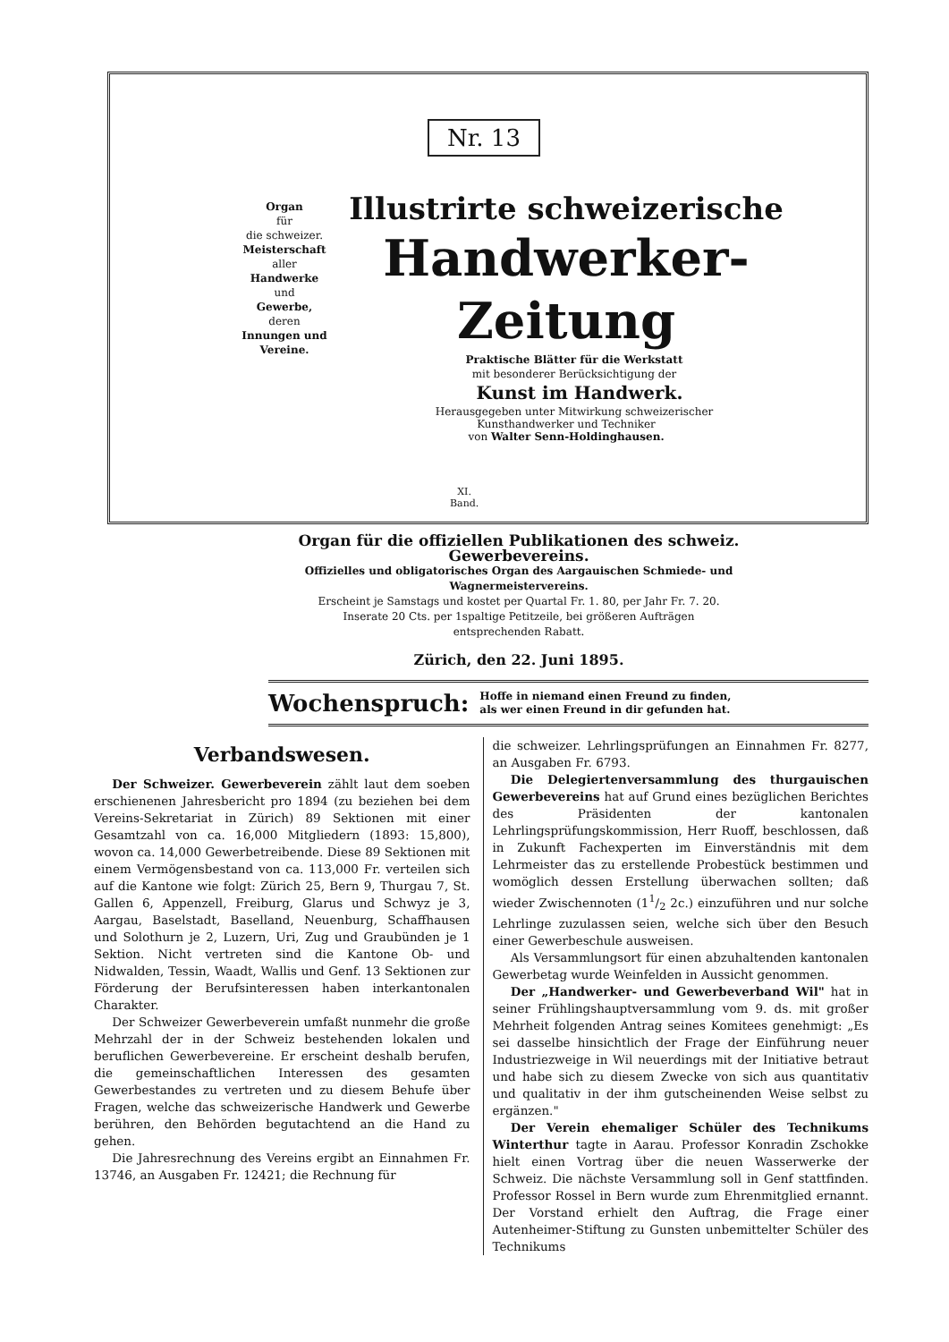Nr. 13
Organ
für
die schweizer.
Meisterschaft
aller
Handwerke
und
Gewerbe,
deren
Innungen und Vereine.
Illustrirte schweizerische
Handwerker-Zeitung
Praktische Blätter für die Werkstatt
mit besonderer Berücksichtigung der
Kunst im Handwerk.
Herausgegeben unter Mitwirkung schweizerischer
Kunsthandwerker und Techniker
von Walter Senn-Holdinghausen.
XI.
Band.
Organ für die offiziellen Publikationen des schweiz. Gewerbevereins.
Offizielles und obligatorisches Organ des Aargauischen Schmiede- und Wagnermeistervereins.
Erscheint je Samstags und kostet per Quartal Fr. 1. 80, per Jahr Fr. 7. 20.
Inserate 20 Cts. per 1spaltige Petitzeile, bei größeren Aufträgen
entsprechenden Rabatt.
Zürich, den 22. Juni 1895.
Wochenspruch: Hoffe in niemand einen Freund zu finden,
als wer einen Freund in dir gefunden hat.
Verbandswesen.
Der Schweizer. Gewerbeverein zählt laut dem soeben erschienenen Jahresbericht pro 1894 (zu beziehen bei dem Vereins-Sekretariat in Zürich) 89 Sektionen mit einer Gesamtzahl von ca. 16,000 Mitgliedern (1893: 15,800), wovon ca. 14,000 Gewerbetreibende. Diese 89 Sektionen mit einem Vermögensbestand von ca. 113,000 Fr. verteilen sich auf die Kantone wie folgt: Zürich 25, Bern 9, Thurgau 7, St. Gallen 6, Appenzell, Freiburg, Glarus und Schwyz je 3, Aargau, Baselstadt, Baselland, Neuenburg, Schaffhausen und Solothurn je 2, Luzern, Uri, Zug und Graubünden je 1 Sektion. Nicht vertreten sind die Kantone Ob- und Nidwalden, Tessin, Waadt, Wallis und Genf. 13 Sektionen zur Förderung der Berufsinteressen haben interkantonalen Charakter.
Der Schweizer Gewerbeverein umfaßt nunmehr die große Mehrzahl der in der Schweiz bestehenden lokalen und beruflichen Gewerbevereine. Er erscheint deshalb berufen, die gemeinschaftlichen Interessen des gesamten Gewerbestandes zu vertreten und zu diesem Behufe über Fragen, welche das schweizerische Handwerk und Gewerbe berühren, den Behörden begutachtend an die Hand zu gehen.
Die Jahresrechnung des Vereins ergibt an Einnahmen Fr. 13746, an Ausgaben Fr. 12421; die Rechnung für
die schweizer. Lehrlingsprüfungen an Einnahmen Fr. 8277, an Ausgaben Fr. 6793.
Die Delegiertenversammlung des thurgauischen Gewerbevereins hat auf Grund eines bezüglichen Berichtes des Präsidenten der kantonalen Lehrlingsprüfungskommission, Herr Ruoff, beschlossen, daß in Zukunft Fachexperten im Einverständnis mit dem Lehrmeister das zu erstellende Probestück bestimmen und womöglich dessen Erstellung überwachen sollten; daß wieder Zwischennoten (11/2 2c.) einzuführen und nur solche Lehrlinge zuzulassen seien, welche sich über den Besuch einer Gewerbeschule ausweisen.
Als Versammlungsort für einen abzuhaltenden kantonalen Gewerbetag wurde Weinfelden in Aussicht genommen.
Der „Handwerker- und Gewerbeverband Wil" hat in seiner Frühlingshauptversammlung vom 9. ds. mit großer Mehrheit folgenden Antrag seines Komitees genehmigt: „Es sei dasselbe hinsichtlich der Frage der Einführung neuer Industriezweige in Wil neuerdings mit der Initiative betraut und habe sich zu diesem Zwecke von sich aus quantitativ und qualitativ in der ihm gutscheinenden Weise selbst zu ergänzen."
Der Verein ehemaliger Schüler des Technikums Winterthur tagte in Aarau. Professor Konradin Zschokke hielt einen Vortrag über die neuen Wasserwerke der Schweiz. Die nächste Versammlung soll in Genf stattfinden. Professor Rossel in Bern wurde zum Ehrenmitglied ernannt. Der Vorstand erhielt den Auftrag, die Frage einer Autenheimer-Stiftung zu Gunsten unbemittelter Schüler des Technikums